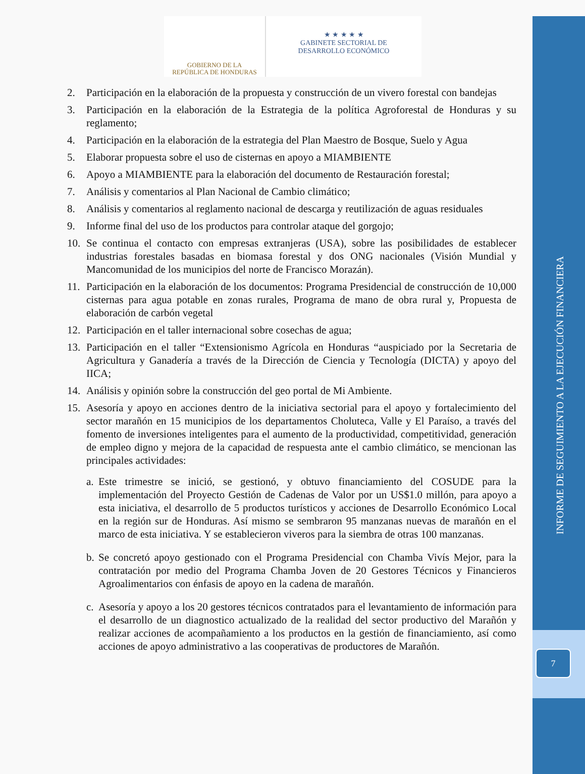7
INFORME DE SEGUIMIENTO A LA EJECUCIÓN FINANCIERA
GOBIERNO DE LA
REPÚBLICA DE HONDURAS
★ ★ ★ ★ ★
GABINETE SECTORIAL DE
DESARROLLO ECONÓMICO
2. Participación en la elaboración de la propuesta y construcción de un vivero forestal con bandejas
3. Participación en la elaboración de la Estrategia de la política Agroforestal de Honduras y su reglamento;
4. Participación en la elaboración de la estrategia del Plan Maestro de Bosque, Suelo y Agua
5. Elaborar propuesta sobre el uso de cisternas en apoyo a MIAMBIENTE
6. Apoyo a MIAMBIENTE para la elaboración del documento de Restauración forestal;
7. Análisis y comentarios al Plan Nacional de Cambio climático;
8. Análisis y comentarios al reglamento nacional de descarga y reutilización de aguas residuales
9. Informe final del uso de los productos para controlar ataque del gorgojo;
10. Se continua el contacto con empresas extranjeras (USA), sobre las posibilidades de establecer industrias forestales basadas en biomasa forestal y dos ONG nacionales (Visión Mundial y Mancomunidad de los municipios del norte de Francisco Morazán).
11. Participación en la elaboración de los documentos: Programa Presidencial de construcción de 10,000 cisternas para agua potable en zonas rurales, Programa de mano de obra rural y, Propuesta de elaboración de carbón vegetal
12. Participación en el taller internacional sobre cosechas de agua;
13. Participación en el taller “Extensionismo Agrícola en Honduras “auspiciado por la Secretaria de Agricultura y Ganadería a través de la Dirección de Ciencia y Tecnología (DICTA) y apoyo del IICA;
14. Análisis y opinión sobre la construcción del geo portal de Mi Ambiente.
15. Asesoría y apoyo en acciones dentro de la iniciativa sectorial para el apoyo y fortalecimiento del sector marañón en 15 municipios de los departamentos Choluteca, Valle y El Paraíso, a través del fomento de inversiones inteligentes para el aumento de la productividad, competitividad, generación de empleo digno y mejora de la capacidad de respuesta ante el cambio climático, se mencionan las principales actividades:
a. Este trimestre se inició, se gestionó, y obtuvo financiamiento del COSUDE para la implementación del Proyecto Gestión de Cadenas de Valor por un US$1.0 millón, para apoyo a esta iniciativa, el desarrollo de 5 productos turísticos y acciones de Desarrollo Económico Local en la región sur de Honduras. Así mismo se sembraron 95 manzanas nuevas de marañón en el marco de esta iniciativa. Y se establecieron viveros para la siembra de otras 100 manzanas.
b. Se concretó apoyo gestionado con el Programa Presidencial con Chamba Vivís Mejor, para la contratación por medio del Programa Chamba Joven de 20 Gestores Técnicos y Financieros Agroalimentarios con énfasis de apoyo en la cadena de marañón.
c. Asesoría y apoyo a los 20 gestores técnicos contratados para el levantamiento de información para el desarrollo de un diagnostico actualizado de la realidad del sector productivo del Marañón y realizar acciones de acompañamiento a los productos en la gestión de financiamiento, así como acciones de apoyo administrativo a las cooperativas de productores de Marañón.